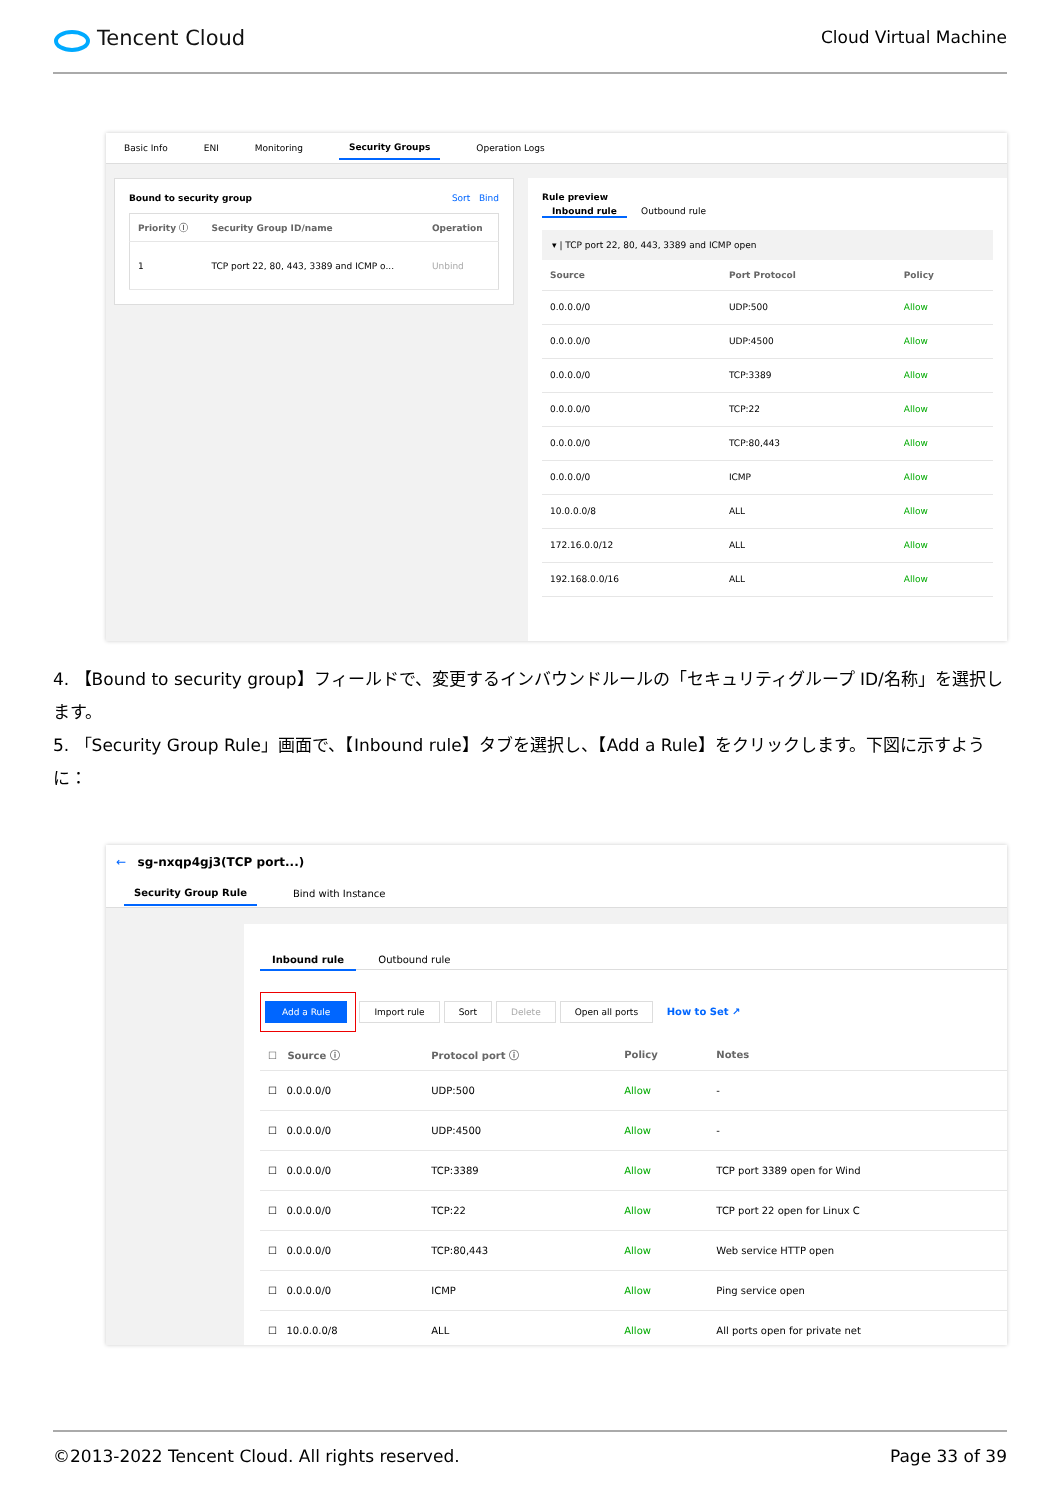Tencent Cloud
Cloud Virtual Machine
Basic Info ENI Monitoring Security Groups Operation Logs
Bound to security group Sort Bind
| Priority ⓘ | Security Group ID/name | Operation |
| --- | --- | --- |
| 1 | TCP port 22, 80, 443, 3389 and ICMP o... | Unbind |
Rule preview
Inbound rule Outbound rule
▾ | TCP port 22, 80, 443, 3389 and ICMP open
| Source | Port Protocol | Policy |
| --- | --- | --- |
| 0.0.0.0/0 | UDP:500 | Allow |
| 0.0.0.0/0 | UDP:4500 | Allow |
| 0.0.0.0/0 | TCP:3389 | Allow |
| 0.0.0.0/0 | TCP:22 | Allow |
| 0.0.0.0/0 | TCP:80,443 | Allow |
| 0.0.0.0/0 | ICMP | Allow |
| 10.0.0.0/8 | ALL | Allow |
| 172.16.0.0/12 | ALL | Allow |
| 192.168.0.0/16 | ALL | Allow |
4. 【Bound to security group】フィールドで、変更するインバウンドルールの「セキュリティグループ ID/名称」を選択します。
5. 「Security Group Rule」画面で、【Inbound rule】タブを選択し、【Add a Rule】をクリックします。下図に示すように：
← sg-nxqp4gj3(TCP port...)
Security Group Rule Bind with Instance
Inbound rule Outbound rule
Add a Rule Import rule Sort Delete Open all ports How to Set ↗
| ☐ Source ⓘ | Protocol port ⓘ | Policy | Notes |
| --- | --- | --- | --- |
| ☐ 0.0.0.0/0 | UDP:500 | Allow | - |
| ☐ 0.0.0.0/0 | UDP:4500 | Allow | - |
| ☐ 0.0.0.0/0 | TCP:3389 | Allow | TCP port 3389 open for Wind |
| ☐ 0.0.0.0/0 | TCP:22 | Allow | TCP port 22 open for Linux C |
| ☐ 0.0.0.0/0 | TCP:80,443 | Allow | Web service HTTP open |
| ☐ 0.0.0.0/0 | ICMP | Allow | Ping service open |
| ☐ 10.0.0.0/8 | ALL | Allow | All ports open for private net |
©2013-2022 Tencent Cloud. All rights reserved. Page 33 of 39